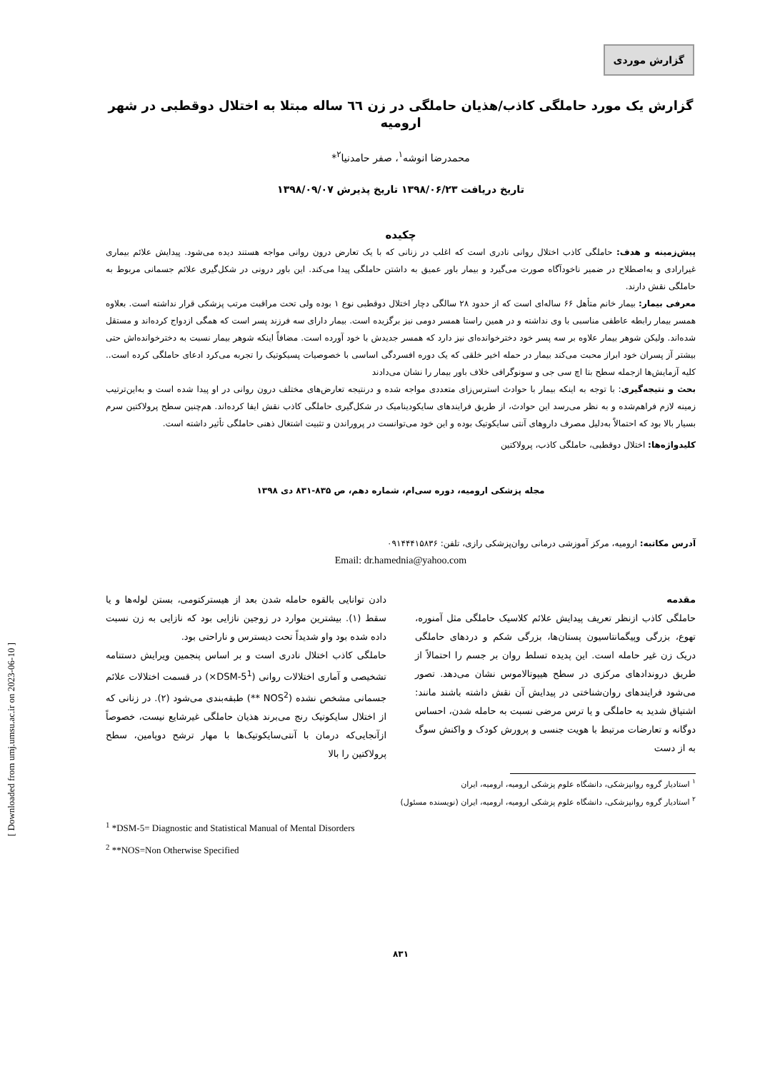گزارش موردی
گزارش یک مورد حاملگی کاذب/هذیان حاملگی در زن ٦٦ ساله مبتلا به اختلال دوقطبی در شهر ارومیه
محمدرضا انوشه<sup>۱</sup>، صفر حامدنیا<sup>۲</sup>*
تاریخ دریافت ۱۳۹۸/۰۶/۲۳ تاریخ پذیرش ۱۳۹۸/۰۹/۰۷
چکیده
پیش‌زمینه و هدف: حاملگی کاذب اختلال روانی نادری است که اغلب در زنانی که با یک تعارض درون روانی مواجه هستند دیده می‌شود. پیدایش علائم بیماری غیرارادی و به‌اصطلاح در ضمیر ناخودآگاه صورت می‌گیرد و بیمار باور عمیق به داشتن حاملگی پیدا می‌کند. این باور درونی در شکل‌گیری علائم جسمانی مربوط به حاملگی نقش دارند.
معرفی بیمار: بیمار خانم متأهل ۶۶ ساله‌ای است که از حدود ۲۸ سالگی دچار اختلال دوقطبی نوع ۱ بوده ولی تحت مراقبت مرتب پزشکی قرار نداشته است. بعلاوه همسر بیمار رابطه عاطفی مناسبی با وی نداشته و در همین راستا همسر دومی نیز برگزیده است. بیمار دارای سه فرزند پسر است که همگی ازدواج کرده‌اند و مستقل شده‌اند. ولیکن شوهر بیمار علاوه بر سه پسر خود دخترخوانده‌ای نیز دارد که همسر جدیدش با خود آورده است. مضافاً اینکه شوهر بیمار نسبت به دخترخوانده‌اش حتی بیشتر آز پسران خود ابراز محبت می‌کند بیمار در حمله اخیر خلقی که یک دوره افسردگی اساسی با خصوصیات پسیکوتیک را تجربه می‌کرد ادعای حاملگی کرده است.. کلیه آزمایش‌ها ازجمله سطح بتا اچ سی جی و سونوگرافی خلاف باور بیمار را نشان می‌دادند
بحث و نتیجه‌گیری: با توجه به اینکه بیمار با حوادث استرس‌زای متعددی مواجه شده و درنتیجه تعارض‌های مختلف درون روانی در او پیدا شده است و به‌این‌ترتیب زمینه لازم فراهم‌شده و به نظر می‌رسد این حوادث، از طریق فرایندهای سایکودینامیک در شکل‌گیری حاملگی کاذب نقش ایفا کرده‌اند. هم‌چنین سطح پرولاکتین سرم بسیار بالا بود که احتمالاً به‌دلیل مصرف داروهای آنتی سایکوتیک بوده و این خود می‌توانست در پروراندن و تثبیت اشتغال ذهنی حاملگی تأثیر داشته است.
کلیدواژه‌ها: اختلال دوقطبی، حاملگی کاذب، پرولاکتین
مجله پزشکی ارومیه، دوره سی‌ام، شماره دهم، ص ۸۳۵-۸۳۱ دی ۱۳۹۸
آدرس مکاتبه: ارومیه، مرکز آموزشی درمانی روان‌پزشکی رازی، تلفن: ۰۹۱۴۴۴۱۵۸۳۶
Email: dr.hamednia@yahoo.com
مقدمه
حاملگی کاذب ازنظر تعریف پیدایش علائم کلاسیک حاملگی مثل آمنوره، تهوع، بزرگی وپیگمانتاسیون پستان‌ها، بزرگی شکم و دردهای حاملگی دریک زن غیر حامله است. این پدیده تسلط روان بر جسم را احتمالاً از طریق درونداد‌های مرکزی در سطح هیپوتالاموس نشان می‌دهد. تصور می‌شود فرایندهای روان‌شناختی در پیدایش آن نقش داشته باشند مانند: اشتیاق شدید به حاملگی و یا ترس مرضی نسبت به حامله شدن، احساس دوگانه و تعارضات مرتبط با هویت جنسی و پرورش کودک و واکنش سوگ به از دست
دادن توانایی بالقوه حامله شدن بعد از هیسترکتومی، بستن لوله‌ها و یا سقط (۱). بیشترین موارد در زوجین نازایی بود که نازایی به زن نسبت داده شده بود واو شدیداً تحت دیسترس و ناراحتی بود.
حاملگی کاذب اختلال نادری است و بر اساس پنجمین ویرایش دستنامه تشخیصی و آماری اختلالات روانی (DSM-5<sup>1</sup>×) در قسمت اختلالات علائم جسمانی مشخص نشده (NOS<sup>2</sup> **) طبقه‌بندی می‌شود (۲). در زنانی که از اختلال سایکوتیک رنج می‌برند هذیان حاملگی غیرشایع نیست، خصوصاً ازآنجایی‌که درمان با آنتی‌سایکوتیک‌ها با مهار ترشح دوپامین، سطح پرولاکتین را بالا
<sup>۱</sup> استادیار گروه روانپزشکی، دانشگاه علوم پزشکی ارومیه، ارومیه، ایران
<sup>۲</sup> استادیار گروه روانپزشکی، دانشگاه علوم پزشکی ارومیه، ارومیه، ایران (نویسنده مسئول)
<sup>1</sup> *DSM-5= Diagnostic and Statistical Manual of Mental Disorders
<sup>2</sup> **NOS=Non Otherwise Specified
۸۳۱
[ Downloaded from umj.umsu.ac.ir on 2023-06-10 ]